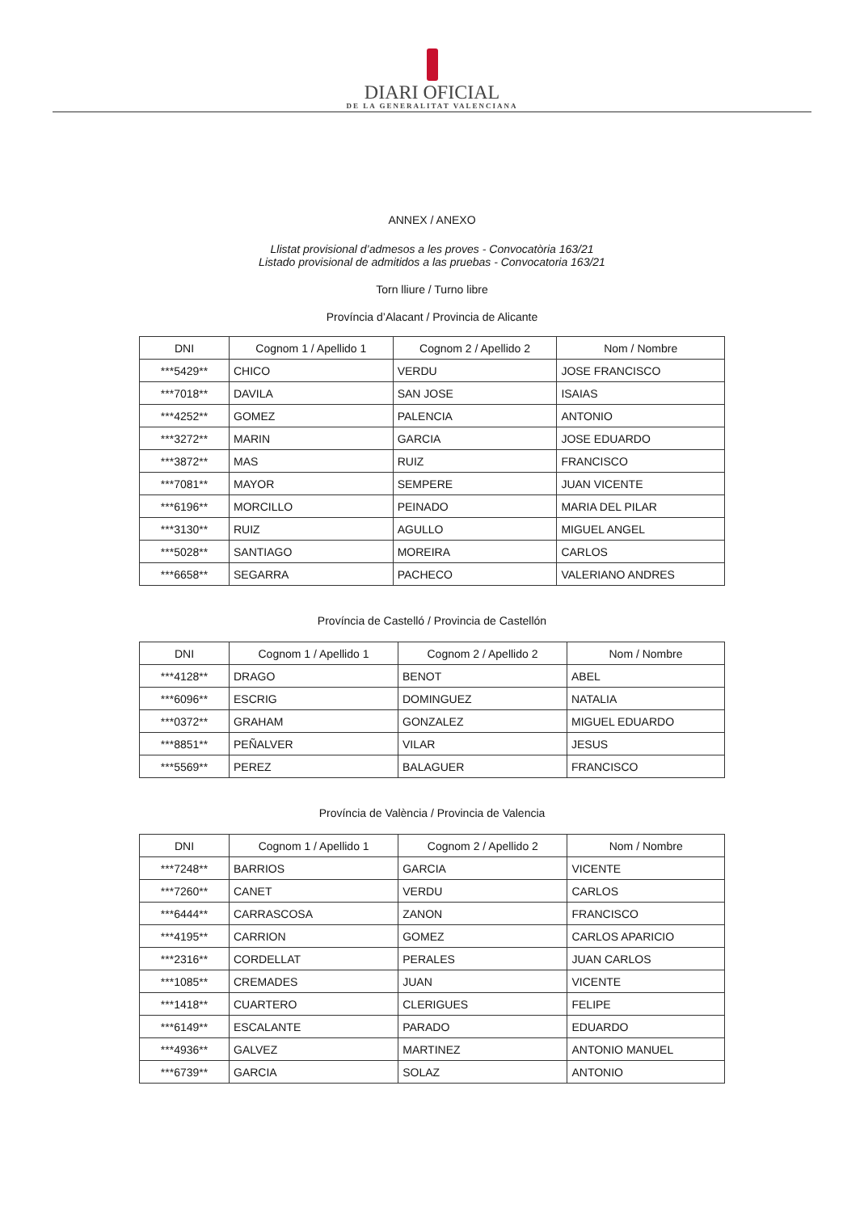DIARI OFICIAL
DE LA GENERALITAT VALENCIANA
ANNEX / ANEXO
Llistat provisional d’admesos a les proves - Convocatòria 163/21
Listado provisional de admitidos a las pruebas - Convocatoria 163/21
Torn lliure / Turno libre
Província d’Alacant / Provincia de Alicante
| DNI | Cognom 1 / Apellido 1 | Cognom 2 / Apellido 2 | Nom / Nombre |
| --- | --- | --- | --- |
| ***5429** | CHICO | VERDU | JOSE FRANCISCO |
| ***7018** | DAVILA | SAN JOSE | ISAIAS |
| ***4252** | GOMEZ | PALENCIA | ANTONIO |
| ***3272** | MARIN | GARCIA | JOSE EDUARDO |
| ***3872** | MAS | RUIZ | FRANCISCO |
| ***7081** | MAYOR | SEMPERE | JUAN VICENTE |
| ***6196** | MORCILLO | PEINADO | MARIA DEL PILAR |
| ***3130** | RUIZ | AGULLO | MIGUEL ANGEL |
| ***5028** | SANTIAGO | MOREIRA | CARLOS |
| ***6658** | SEGARRA | PACHECO | VALERIANO ANDRES |
Província de Castelló / Provincia de Castellón
| DNI | Cognom 1 / Apellido 1 | Cognom 2 / Apellido 2 | Nom / Nombre |
| --- | --- | --- | --- |
| ***4128** | DRAGO | BENOT | ABEL |
| ***6096** | ESCRIG | DOMINGUEZ | NATALIA |
| ***0372** | GRAHAM | GONZALEZ | MIGUEL EDUARDO |
| ***8851** | PEÑALVER | VILAR | JESUS |
| ***5569** | PEREZ | BALAGUER | FRANCISCO |
Província de València / Provincia de Valencia
| DNI | Cognom 1 / Apellido 1 | Cognom 2 / Apellido 2 | Nom / Nombre |
| --- | --- | --- | --- |
| ***7248** | BARRIOS | GARCIA | VICENTE |
| ***7260** | CANET | VERDU | CARLOS |
| ***6444** | CARRASCOSA | ZANON | FRANCISCO |
| ***4195** | CARRION | GOMEZ | CARLOS APARICIO |
| ***2316** | CORDELLAT | PERALES | JUAN CARLOS |
| ***1085** | CREMADES | JUAN | VICENTE |
| ***1418** | CUARTERO | CLERIGUES | FELIPE |
| ***6149** | ESCALANTE | PARADO | EDUARDO |
| ***4936** | GALVEZ | MARTINEZ | ANTONIO MANUEL |
| ***6739** | GARCIA | SOLAZ | ANTONIO |